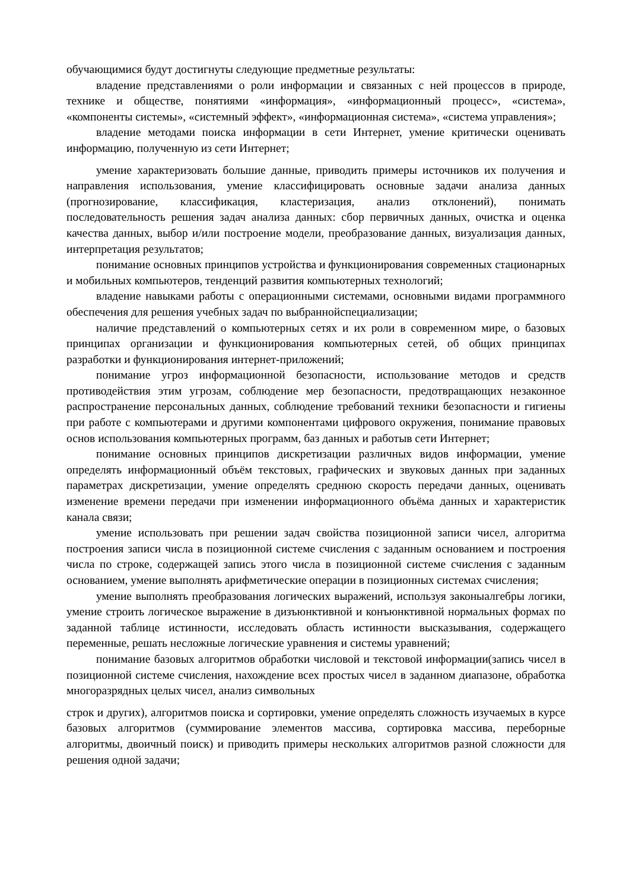обучающимися будут достигнуты следующие предметные результаты:
владение представлениями о роли информации и связанных с ней процессов в природе, технике и обществе, понятиями «информация», «информационный процесс», «система», «компоненты системы», «системный эффект», «информационная система», «система управления»;
владение методами поиска информации в сети Интернет, умение критически оценивать информацию, полученную из сети Интернет;
умение характеризовать большие данные, приводить примеры источников их получения и направления использования, умение классифицировать основные задачи анализа данных (прогнозирование, классификация, кластеризация, анализ отклонений), понимать последовательность решения задач анализа данных: сбор первичных данных, очистка и оценка качества данных, выбор и/или построение модели, преобразование данных, визуализация данных, интерпретация результатов;
понимание основных принципов устройства и функционирования современных стационарных и мобильных компьютеров, тенденций развития компьютерных технологий;
владение навыками работы с операционными системами, основными видами программного обеспечения для решения учебных задач по выбраннойспециализации;
наличие представлений о компьютерных сетях и их роли в современном мире, о базовых принципах организации и функционирования компьютерных сетей, об общих принципах разработки и функционирования интернет-приложений;
понимание угроз информационной безопасности, использование методов и средств противодействия этим угрозам, соблюдение мер безопасности, предотвращающих незаконное распространение персональных данных, соблюдение требований техники безопасности и гигиены при работе с компьютерами и другими компонентами цифрового окружения, понимание правовых основ использования компьютерных программ, баз данных и работыв сети Интернет;
понимание основных принципов дискретизации различных видов информации, умение определять информационный объём текстовых, графических и звуковых данных при заданных параметрах дискретизации, умение определять среднюю скорость передачи данных, оценивать изменение времени передачи при изменении информационного объёма данных и характеристик канала связи;
умение использовать при решении задач свойства позиционной записи чисел, алгоритма построения записи числа в позиционной системе счисления с заданным основанием и построения числа по строке, содержащей запись этого числа в позиционной системе счисления с заданным основанием, умение выполнять арифметические операции в позиционных системах счисления;
умение выполнять преобразования логических выражений, используя законыалгебры логики, умение строить логическое выражение в дизъюнктивной и конъюнктивной нормальных формах по заданной таблице истинности, исследовать область истинности высказывания, содержащего переменные, решать несложные логические уравнения и системы уравнений;
понимание базовых алгоритмов обработки числовой и текстовой информации(запись чисел в позиционной системе счисления, нахождение всех простых чисел в заданном диапазоне, обработка многоразрядных целых чисел, анализ символьных
строк и других), алгоритмов поиска и сортировки, умение определять сложность изучаемых в курсе базовых алгоритмов (суммирование элементов массива, сортировка массива, переборные алгоритмы, двоичный поиск) и приводить примеры нескольких алгоритмов разной сложности для решения одной задачи;